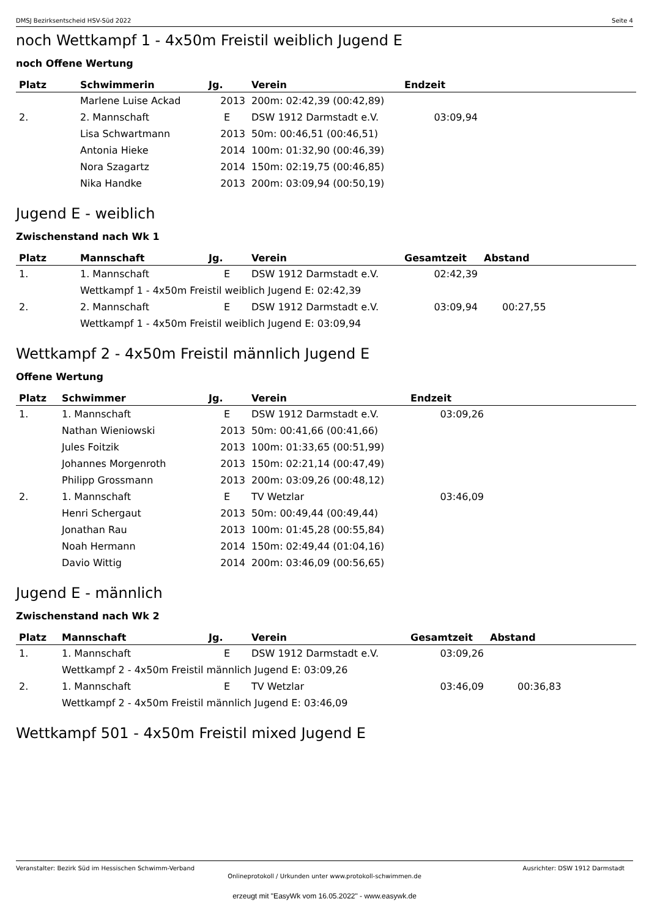DMSJ Bezirksentscheid HSV-Süd 2022 Seite 4
noch Wettkampf 1 - 4x50m Freistil weiblich Jugend E
noch Offene Wertung
| Platz | Schwimmerin | Jg. | Verein | Endzeit | |
| --- | --- | --- | --- | --- | --- |
| | Marlene Luise Ackad | 2013 | 200m: 02:42,39 (00:42,89) | | |
| 2. | 2. Mannschaft | E | DSW 1912 Darmstadt e.V. | 03:09,94 | |
| | Lisa Schwartmann | 2013 | 50m: 00:46,51 (00:46,51) | | |
| | Antonia Hieke | 2014 | 100m: 01:32,90 (00:46,39) | | |
| | Nora Szagartz | 2014 | 150m: 02:19,75 (00:46,85) | | |
| | Nika Handke | 2013 | 200m: 03:09,94 (00:50,19) | | |
Jugend E - weiblich
Zwischenstand nach Wk 1
| Platz | Mannschaft | Jg. | Verein | Gesamtzeit | Abstand |
| --- | --- | --- | --- | --- | --- |
| 1. | 1. Mannschaft | E | DSW 1912 Darmstadt e.V. | 02:42,39 | |
| | Wettkampf 1 - 4x50m Freistil weiblich Jugend E: 02:42,39 | | | | |
| 2. | 2. Mannschaft | E | DSW 1912 Darmstadt e.V. | 03:09,94 | 00:27,55 |
| | Wettkampf 1 - 4x50m Freistil weiblich Jugend E: 03:09,94 | | | | |
Wettkampf 2 - 4x50m Freistil männlich Jugend E
Offene Wertung
| Platz | Schwimmer | Jg. | Verein | Endzeit | |
| --- | --- | --- | --- | --- | --- |
| 1. | 1. Mannschaft | E | DSW 1912 Darmstadt e.V. | 03:09,26 | |
| | Nathan Wieniowski | 2013 | 50m: 00:41,66 (00:41,66) | | |
| | Jules Foitzik | 2013 | 100m: 01:33,65 (00:51,99) | | |
| | Johannes Morgenroth | 2013 | 150m: 02:21,14 (00:47,49) | | |
| | Philipp Grossmann | 2013 | 200m: 03:09,26 (00:48,12) | | |
| 2. | 1. Mannschaft | E | TV Wetzlar | 03:46,09 | |
| | Henri Schergaut | 2013 | 50m: 00:49,44 (00:49,44) | | |
| | Jonathan Rau | 2013 | 100m: 01:45,28 (00:55,84) | | |
| | Noah Hermann | 2014 | 150m: 02:49,44 (01:04,16) | | |
| | Davio Wittig | 2014 | 200m: 03:46,09 (00:56,65) | | |
Jugend E - männlich
Zwischenstand nach Wk 2
| Platz | Mannschaft | Jg. | Verein | Gesamtzeit | Abstand |
| --- | --- | --- | --- | --- | --- |
| 1. | 1. Mannschaft | E | DSW 1912 Darmstadt e.V. | 03:09,26 | |
| | Wettkampf 2 - 4x50m Freistil männlich Jugend E: 03:09,26 | | | | |
| 2. | 1. Mannschaft | E | TV Wetzlar | 03:46,09 | 00:36,83 |
| | Wettkampf 2 - 4x50m Freistil männlich Jugend E: 03:46,09 | | | | |
Wettkampf 501 - 4x50m Freistil mixed Jugend E
Veranstalter: Bezirk Süd im Hessischen Schwimm-Verband Ausrichter: DSW 1912 Darmstadt
Onlineprotokoll / Urkunden unter www.protokoll-schwimmen.de
erzeugt mit "EasyWk vom 16.05.2022" - www.easywk.de